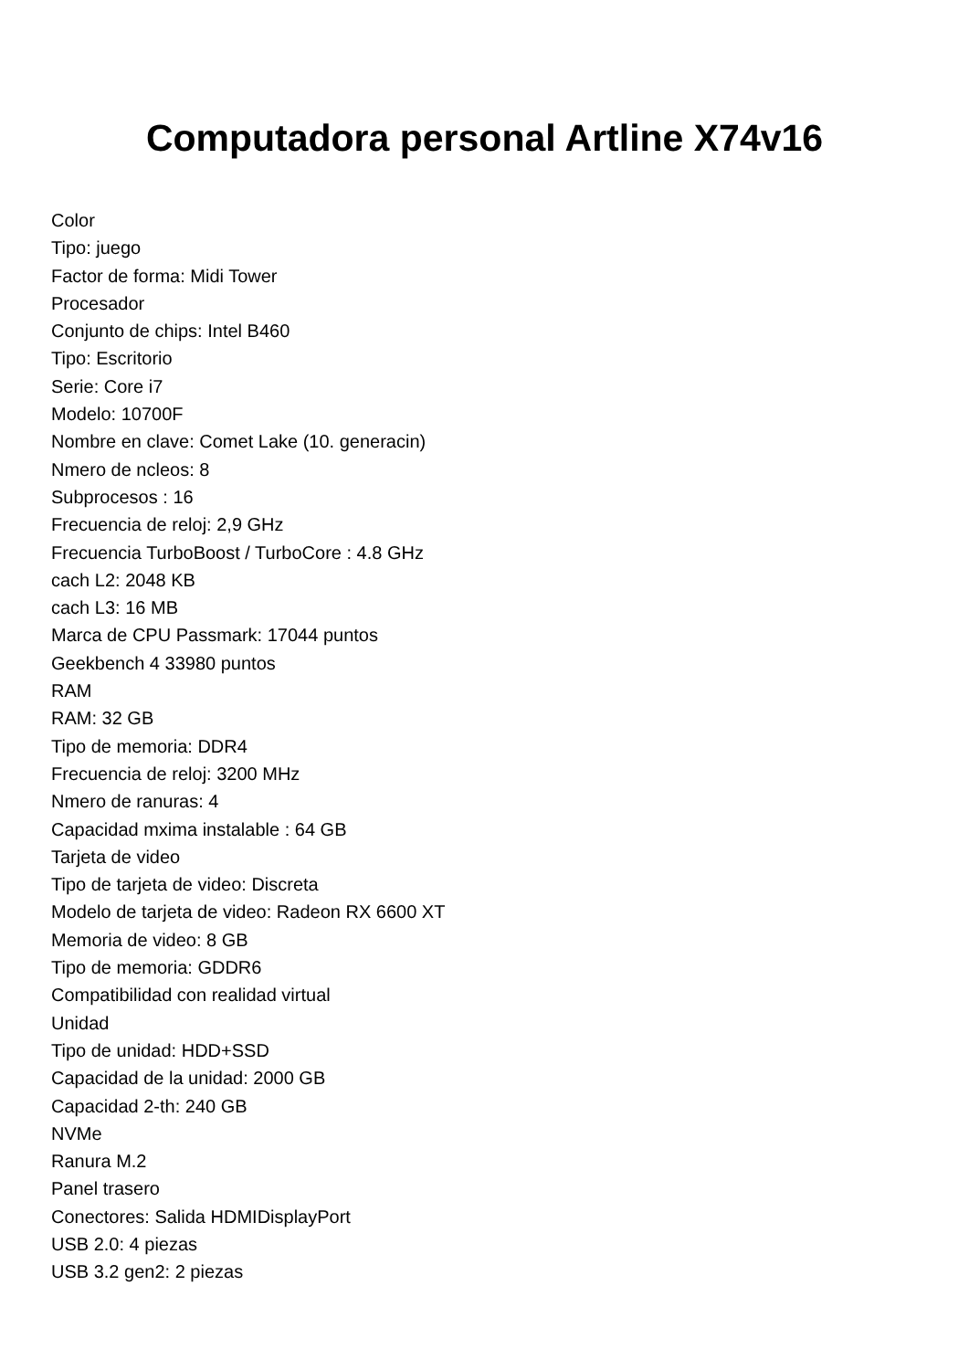Computadora personal Artline X74v16
Color
Tipo: juego
Factor de forma: Midi Tower
Procesador
Conjunto de chips: Intel B460
Tipo: Escritorio
Serie: Core i7
Modelo: 10700F
Nombre en clave: Comet Lake (10. generacin)
Nmero de ncleos: 8
Subprocesos : 16
Frecuencia de reloj: 2,9 GHz
Frecuencia TurboBoost / TurboCore : 4.8 GHz
cach L2: 2048 KB
cach L3: 16 MB
Marca de CPU Passmark: 17044 puntos
Geekbench 4 33980 puntos
RAM
RAM: 32 GB
Tipo de memoria: DDR4
Frecuencia de reloj: 3200 MHz
Nmero de ranuras: 4
Capacidad mxima instalable : 64 GB
Tarjeta de video
Tipo de tarjeta de video: Discreta
Modelo de tarjeta de video: Radeon RX 6600 XT
Memoria de video: 8 GB
Tipo de memoria: GDDR6
Compatibilidad con realidad virtual
Unidad
Tipo de unidad: HDD+SSD
Capacidad de la unidad: 2000 GB
Capacidad 2-th: 240 GB
NVMe
Ranura M.2
Panel trasero
Conectores: Salida HDMIDisplayPort
USB 2.0: 4 piezas
USB 3.2 gen2: 2 piezas